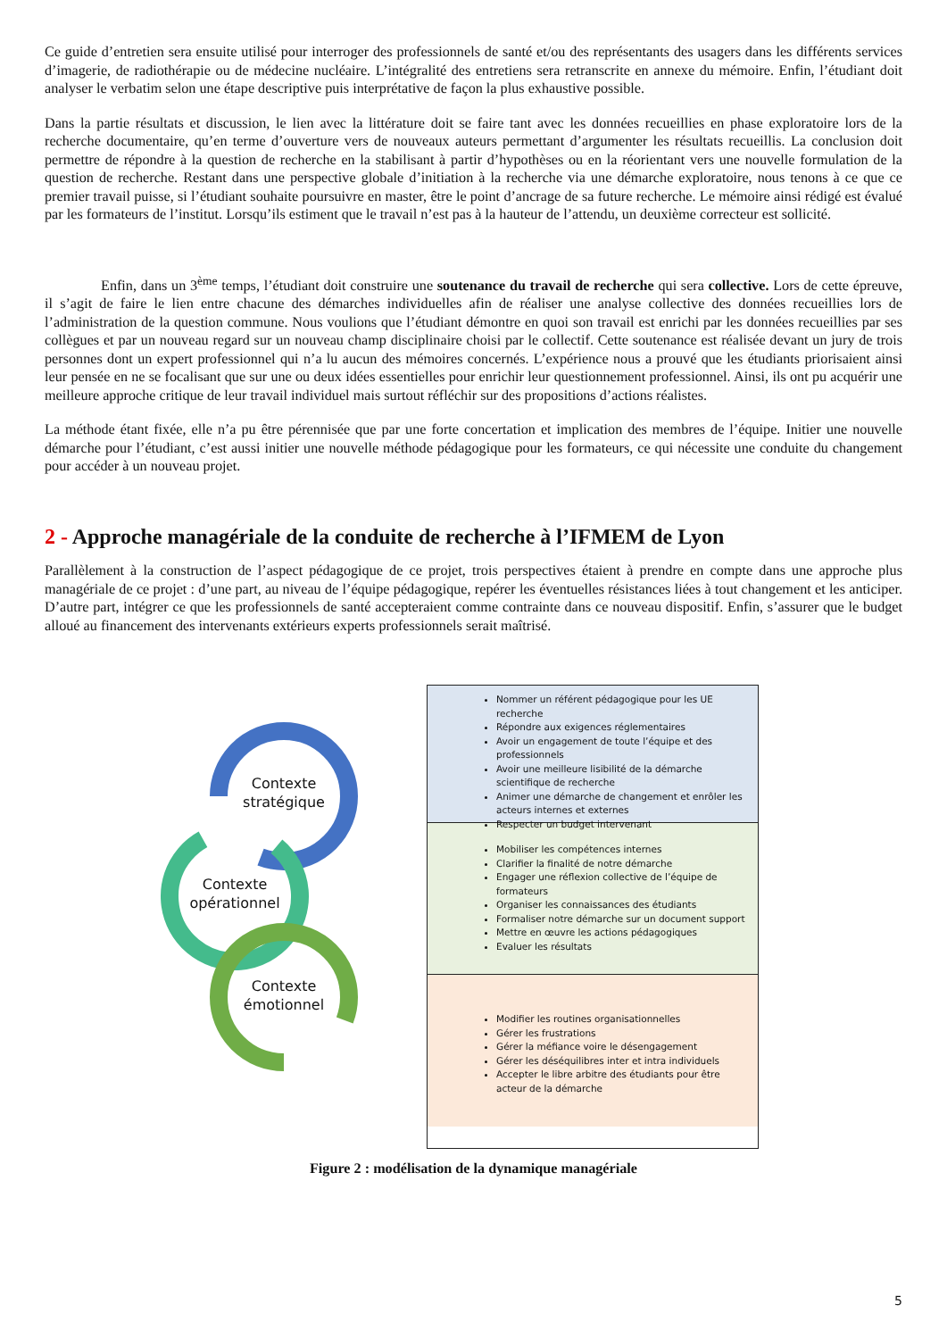Ce guide d’entretien sera ensuite utilisé pour interroger des professionnels de santé et/ou des représentants des usagers dans les différents services d’imagerie, de radiothérapie ou de médecine nucléaire. L’intégralité des entretiens sera retranscrite en annexe du mémoire. Enfin, l’étudiant doit analyser le verbatim selon une étape descriptive puis interprétative de façon la plus exhaustive possible.
Dans la partie résultats et discussion, le lien avec la littérature doit se faire tant avec les données recueillies en phase exploratoire lors de la recherche documentaire, qu’en terme d’ouverture vers de nouveaux auteurs permettant d’argumenter les résultats recueillis. La conclusion doit permettre de répondre à la question de recherche en la stabilisant à partir d’hypothèses ou en la réorientant vers une nouvelle formulation de la question de recherche. Restant dans une perspective globale d’initiation à la recherche via une démarche exploratoire, nous tenons à ce que ce premier travail puisse, si l’étudiant souhaite poursuivre en master, être le point d’ancrage de sa future recherche. Le mémoire ainsi rédigé est évalué par les formateurs de l’institut. Lorsqu’ils estiment que le travail n’est pas à la hauteur de l’attendu, un deuxième correcteur est sollicité.
Enfin, dans un 3<sup>ème</sup> temps, l’étudiant doit construire une soutenance du travail de recherche qui sera collective. Lors de cette épreuve, il s’agit de faire le lien entre chacune des démarches individuelles afin de réaliser une analyse collective des données recueillies lors de l’administration de la question commune. Nous voulions que l’étudiant démontre en quoi son travail est enrichi par les données recueillies par ses collègues et par un nouveau regard sur un nouveau champ disciplinaire choisi par le collectif. Cette soutenance est réalisée devant un jury de trois personnes dont un expert professionnel qui n’a lu aucun des mémoires concernés. L’expérience nous a prouvé que les étudiants priorisaient ainsi leur pensée en ne se focalisant que sur une ou deux idées essentielles pour enrichir leur questionnement professionnel. Ainsi, ils ont pu acquérir une meilleure approche critique de leur travail individuel mais surtout réfléchir sur des propositions d’actions réalistes.
La méthode étant fixée, elle n’a pu être pérennisée que par une forte concertation et implication des membres de l’équipe. Initier une nouvelle démarche pour l’étudiant, c’est aussi initier une nouvelle méthode pédagogique pour les formateurs, ce qui nécessite une conduite du changement pour accéder à un nouveau projet.
2 - Approche managériale de la conduite de recherche à l’IFMEM de Lyon
Parallèlement à la construction de l’aspect pédagogique de ce projet, trois perspectives étaient à prendre en compte dans une approche plus managériale de ce projet : d’une part, au niveau de l’équipe pédagogique, repérer les éventuelles résistances liées à tout changement et les anticiper. D’autre part, intégrer ce que les professionnels de santé accepteraient comme contrainte dans ce nouveau dispositif. Enfin, s’assurer que le budget alloué au financement des intervenants extérieurs experts professionnels serait maîtrisé.
Contexte stratégique
Contexte opérationnel
Contexte émotionnel
Nommer un référent pédagogique pour les UE recherche
Répondre aux exigences réglementaires
Avoir un engagement de toute l’équipe et des professionnels
Avoir une meilleure lisibilité de la démarche scientifique de recherche
Animer une démarche de changement et enrôler les acteurs internes et externes
Respecter un budget intervenant
Mobiliser les compétences internes
Clarifier la finalité de notre démarche
Engager une réflexion collective de l’équipe de formateurs
Organiser les connaissances des étudiants
Formaliser notre démarche sur un document support
Mettre en œuvre les actions pédagogiques
Evaluer les résultats
Modifier les routines organisationnelles
Gérer les frustrations
Gérer la méfiance voire le désengagement
Gérer les déséquilibres inter et intra individuels
Accepter le libre arbitre des étudiants pour être acteur de la démarche
Figure 2 : modélisation de la dynamique managériale
5